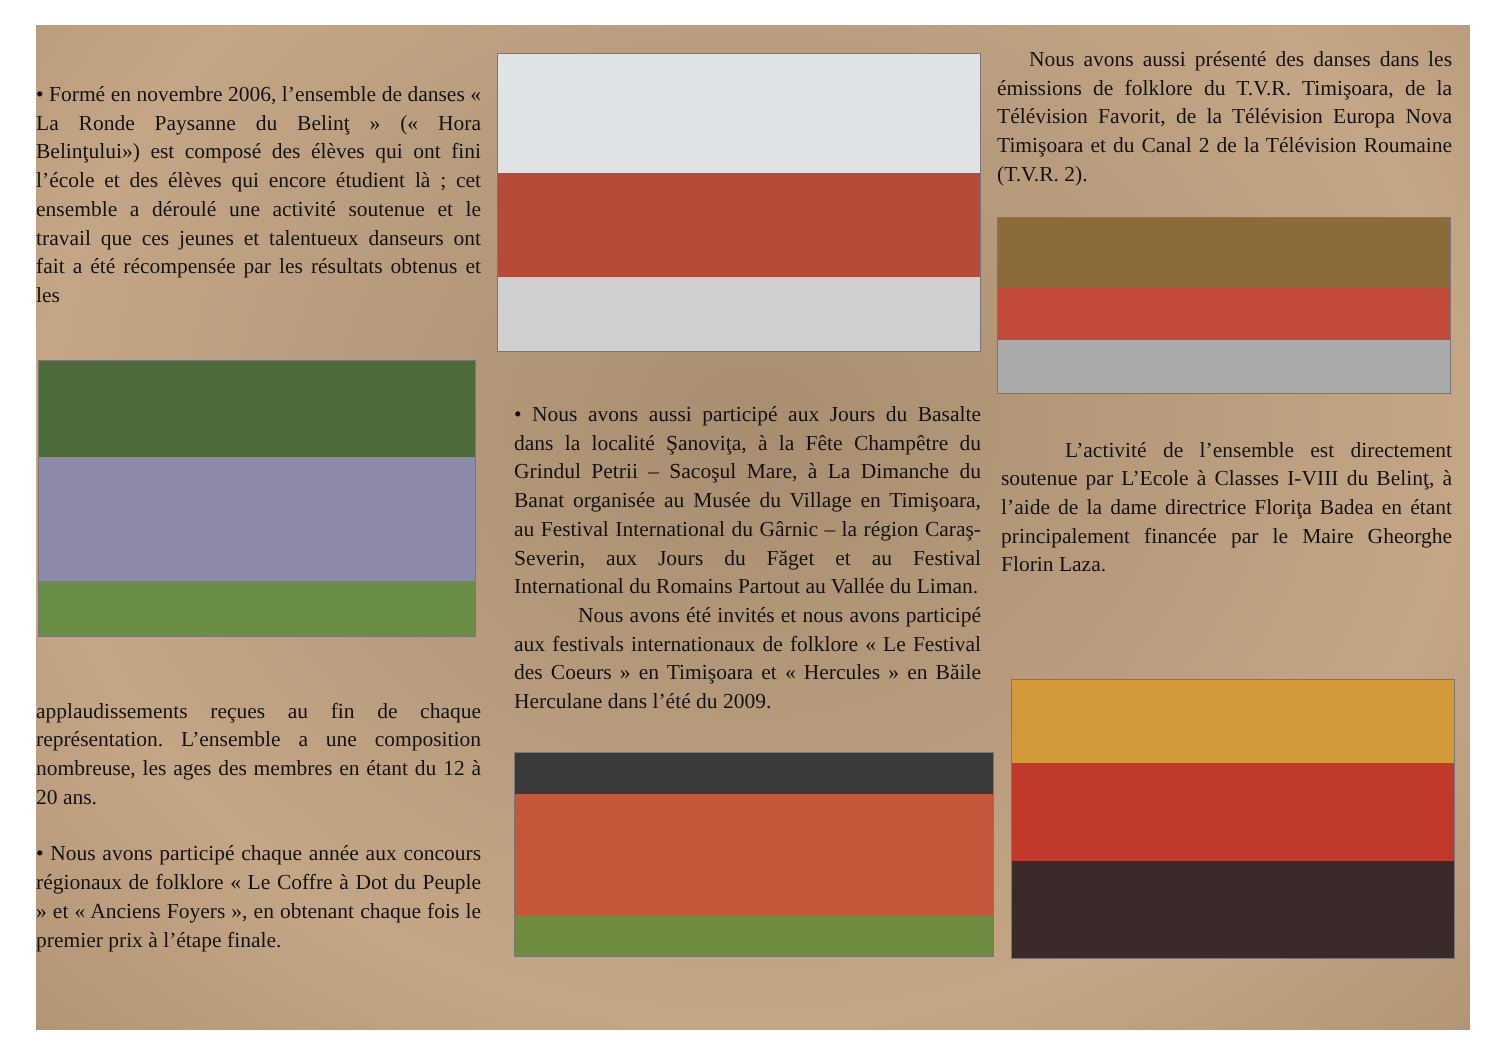• Formé en novembre 2006, l’ensemble de danses « La Ronde Paysanne du Belinţ » (« Hora Belinţului») est composé des élèves qui ont fini l’école et des élèves qui encore étudient là ; cet ensemble a déroulé une activité soutenue et le travail que ces jeunes et talentueux danseurs ont fait a été récompensée par les résultats obtenus et les
applaudissements reçues au fin de chaque représentation. L’ensemble a une composition nombreuse, les ages des membres en étant du 12 à 20 ans.
• Nous avons participé chaque année aux concours régionaux de folklore « Le Coffre à Dot du Peuple » et « Anciens Foyers », en obtenant chaque fois le premier prix à l’étape finale.
• Nous avons aussi participé aux Jours du Basalte dans la localité Şanoviţa, à la Fête Champêtre du Grindul Petrii – Sacoşul Mare, à La Dimanche du Banat organisée au Musée du Village en Timişoara, au Festival International du Gârnic – la région Caraş-Severin, aux Jours du Făget et au Festival International du Romains Partout au Vallée du Liman.
Nous avons été invités et nous avons participé aux festivals internationaux de folklore « Le Festival des Coeurs » en Timişoara et « Hercules » en Băile Herculane dans l’été du 2009.
Nous avons aussi présenté des danses dans les émissions de folklore du T.V.R. Timişoara, de la Télévision Favorit, de la Télévision Europa Nova Timişoara et du Canal 2 de la Télévision Roumaine (T.V.R. 2).
L’activité de l’ensemble est directement soutenue par L’Ecole à Classes I-VIII du Belinţ, à l’aide de la dame directrice Floriţa Badea en étant principalement financée par le Maire Gheorghe Florin Laza.